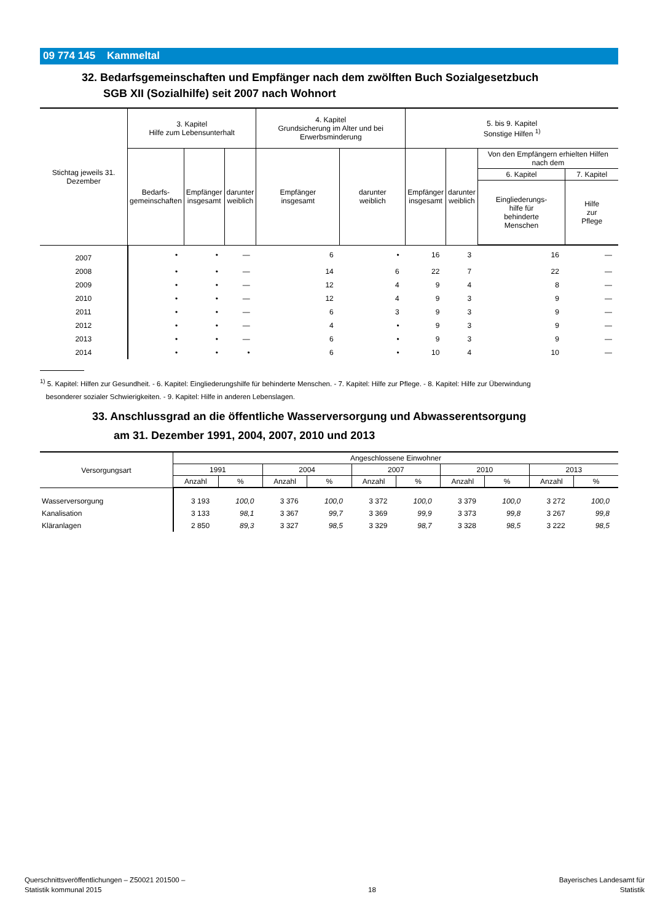09 774 145 Kammeltal
32. Bedarfsgemeinschaften und Empfänger nach dem zwölften Buch Sozialgesetzbuch
SGB XII (Sozialhilfe) seit 2007 nach Wohnort
| Stichtag jeweils 31. Dezember | 3. Kapitel Hilfe zum Lebensunterhalt | | | 4. Kapitel Grundsicherung im Alter und bei Erwerbsminderung | | 5. bis 9. Kapitel Sonstige Hilfen <sup>1)</sup> | | | |
| --- | --- | --- | --- | --- | --- | --- | --- | --- | --- |
| | Bedarfs- gemeinschaften | Empfänger insgesamt | darunter weiblich | Empfänger insgesamt | darunter weiblich | Empfänger insgesamt | darunter weiblich | Von den Empfängern erhielten Hilfen nach dem | |
| | | | | | | | | 6. Kapitel | 7. Kapitel |
| | | | | | | | | Eingliederungs- hilfe für behinderte Menschen | Hilfe zur Pflege |
| 2007 | • | • | — | 6 | • | 16 | 3 | 16 | — |
| 2008 | • | • | — | 14 | 6 | 22 | 7 | 22 | — |
| 2009 | • | • | — | 12 | 4 | 9 | 4 | 8 | — |
| 2010 | • | • | — | 12 | 4 | 9 | 3 | 9 | — |
| 2011 | • | • | — | 6 | 3 | 9 | 3 | 9 | — |
| 2012 | • | • | — | 4 | • | 9 | 3 | 9 | — |
| 2013 | • | • | — | 6 | • | 9 | 3 | 9 | — |
| 2014 | • | • | • | 6 | • | 10 | 4 | 10 | — |
<sup>1)</sup> 5. Kapitel: Hilfen zur Gesundheit. - 6. Kapitel: Eingliederungshilfe für behinderte Menschen. - 7. Kapitel: Hilfe zur Pflege. - 8. Kapitel: Hilfe zur Überwindung
besonderer sozialer Schwierigkeiten. - 9. Kapitel: Hilfe in anderen Lebenslagen.
33. Anschlussgrad an die öffentliche Wasserversorgung und Abwasserentsorgung
am 31. Dezember 1991, 2004, 2007, 2010 und 2013
| Versorgungsart | Angeschlossene Einwohner | | | | | | | | | |
| --- | --- | --- | --- | --- | --- | --- | --- | --- | --- | --- |
| | 1991 | | 2004 | | 2007 | | 2010 | | 2013 | |
| | Anzahl | % | Anzahl | % | Anzahl | % | Anzahl | % | Anzahl | % |
| Wasserversorgung | 3 193 | 100,0 | 3 376 | 100,0 | 3 372 | 100,0 | 3 379 | 100,0 | 3 272 | 100,0 |
| Kanalisation | 3 133 | 98,1 | 3 367 | 99,7 | 3 369 | 99,9 | 3 373 | 99,8 | 3 267 | 99,8 |
| Kläranlagen | 2 850 | 89,3 | 3 327 | 98,5 | 3 329 | 98,7 | 3 328 | 98,5 | 3 222 | 98,5 |
Querschnittsveröffentlichungen – Z50021 201500 –
Statistik kommunal 2015
18
Bayerisches Landesamt für
Statistik